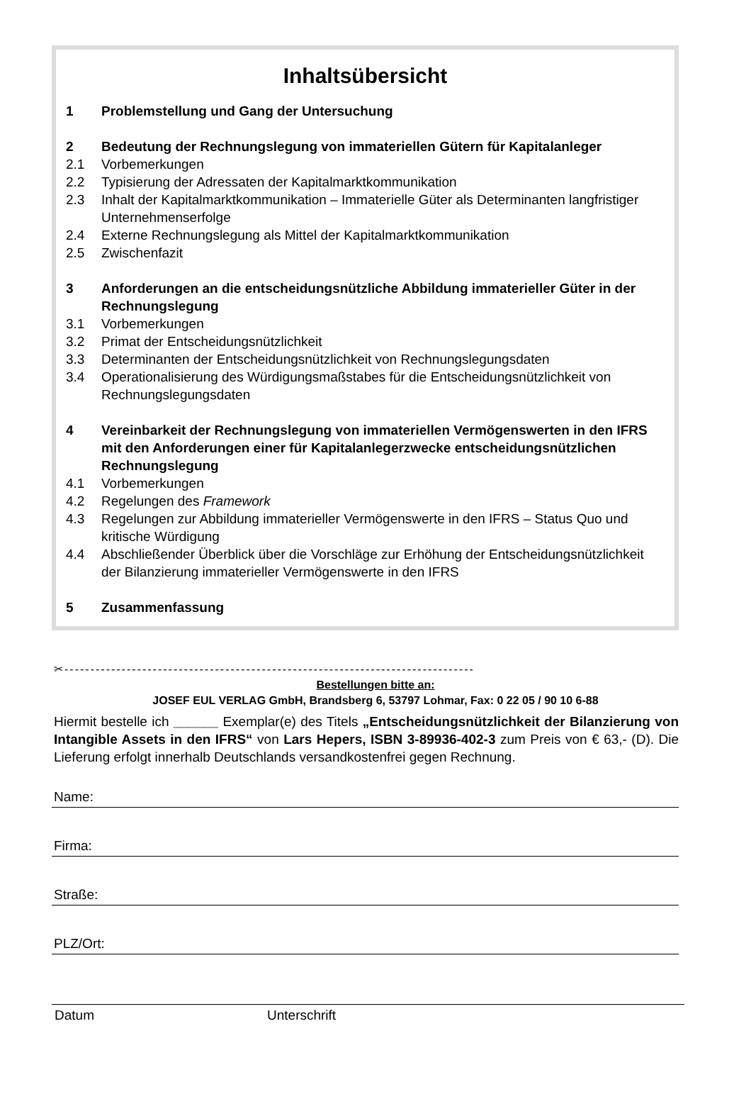Inhaltsübersicht
1 Problemstellung und Gang der Untersuchung
2 Bedeutung der Rechnungslegung von immateriellen Gütern für Kapitalanleger
2.1 Vorbemerkungen
2.2 Typisierung der Adressaten der Kapitalmarktkommunikation
2.3 Inhalt der Kapitalmarktkommunikation – Immaterielle Güter als Determinanten langfristiger Unternehmenserfolge
2.4 Externe Rechnungslegung als Mittel der Kapitalmarktkommunikation
2.5 Zwischenfazit
3 Anforderungen an die entscheidungsnützliche Abbildung immaterieller Güter in der Rechnungslegung
3.1 Vorbemerkungen
3.2 Primat der Entscheidungsnützlichkeit
3.3 Determinanten der Entscheidungsnützlichkeit von Rechnungslegungsdaten
3.4 Operationalisierung des Würdigungsmaßstabes für die Entscheidungsnützlichkeit von Rechnungslegungsdaten
4 Vereinbarkeit der Rechnungslegung von immateriellen Vermögenswerten in den IFRS mit den Anforderungen einer für Kapitalanlegerzwecke entscheidungsnützlichen Rechnungslegung
4.1 Vorbemerkungen
4.2 Regelungen des Framework
4.3 Regelungen zur Abbildung immaterieller Vermögenswerte in den IFRS – Status Quo und kritische Würdigung
4.4 Abschließender Überblick über die Vorschläge zur Erhöhung der Entscheidungsnützlichkeit der Bilanzierung immaterieller Vermögenswerte in den IFRS
5 Zusammenfassung
✂-------------------------------------------------------------------------------
Bestellungen bitte an:
JOSEF EUL VERLAG GmbH, Brandsberg 6, 53797 Lohmar, Fax: 0 22 05 / 90 10 6-88
Hiermit bestelle ich ______ Exemplar(e) des Titels „Entscheidungsnützlichkeit der Bilanzierung von Intangible Assets in den IFRS“ von Lars Hepers, ISBN 3-89936-402-3 zum Preis von € 63,- (D). Die Lieferung erfolgt innerhalb Deutschlands versandkostenfrei gegen Rechnung.
Name:
Firma:
Straße:
PLZ/Ort:
Datum Unterschrift